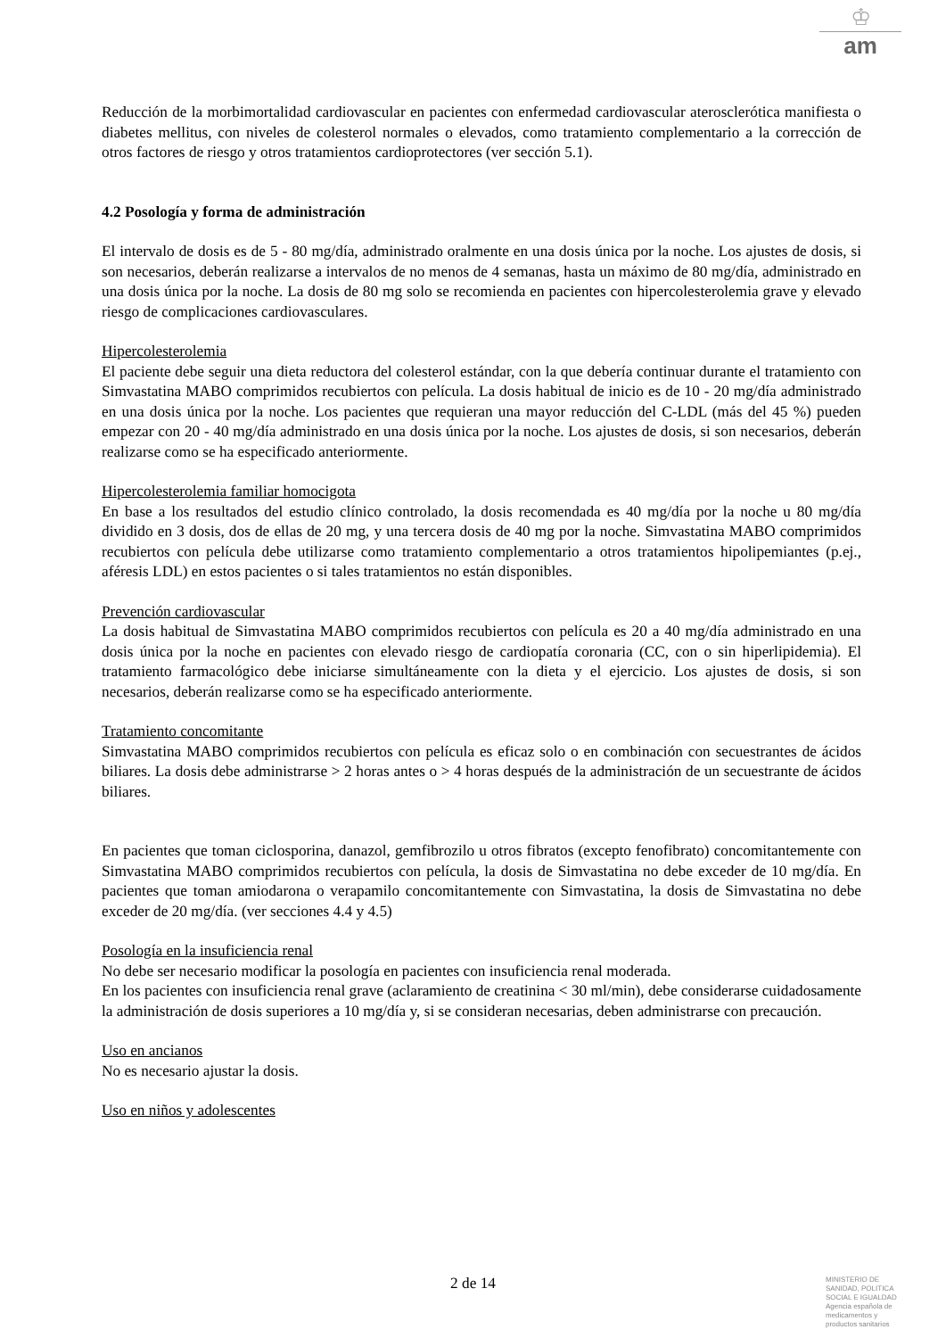♔
am
Reducción de la morbimortalidad cardiovascular en pacientes con enfermedad cardiovascular aterosclerótica manifiesta o diabetes mellitus, con niveles de colesterol normales o elevados, como tratamiento complementario a la corrección de otros factores de riesgo y otros tratamientos cardioprotectores (ver sección 5.1).
4.2 Posología y forma de administración
El intervalo de dosis es de 5 - 80 mg/día, administrado oralmente en una dosis única por la noche. Los ajustes de dosis, si son necesarios, deberán realizarse a intervalos de no menos de 4 semanas, hasta un máximo de 80 mg/día, administrado en una dosis única por la noche. La dosis de 80 mg solo se recomienda en pacientes con hipercolesterolemia grave y elevado riesgo de complicaciones cardiovasculares.
Hipercolesterolemia
El paciente debe seguir una dieta reductora del colesterol estándar, con la que debería continuar durante el tratamiento con Simvastatina MABO comprimidos recubiertos con película. La dosis habitual de inicio es de 10 - 20 mg/día administrado en una dosis única por la noche. Los pacientes que requieran una mayor reducción del C-LDL (más del 45 %) pueden empezar con 20 - 40 mg/día administrado en una dosis única por la noche. Los ajustes de dosis, si son necesarios, deberán realizarse como se ha especificado anteriormente.
Hipercolesterolemia familiar homocigota
En base a los resultados del estudio clínico controlado, la dosis recomendada es 40 mg/día por la noche u 80 mg/día dividido en 3 dosis, dos de ellas de 20 mg, y una tercera dosis de 40 mg por la noche. Simvastatina MABO comprimidos recubiertos con película debe utilizarse como tratamiento complementario a otros tratamientos hipolipemiantes (p.ej., aféresis LDL) en estos pacientes o si tales tratamientos no están disponibles.
Prevención cardiovascular
La dosis habitual de Simvastatina MABO comprimidos recubiertos con película es 20 a 40 mg/día administrado en una dosis única por la noche en pacientes con elevado riesgo de cardiopatía coronaria (CC, con o sin hiperlipidemia). El tratamiento farmacológico debe iniciarse simultáneamente con la dieta y el ejercicio. Los ajustes de dosis, si son necesarios, deberán realizarse como se ha especificado anteriormente.
Tratamiento concomitante
Simvastatina MABO comprimidos recubiertos con película es eficaz solo o en combinación con secuestrantes de ácidos biliares. La dosis debe administrarse > 2 horas antes o > 4 horas después de la administración de un secuestrante de ácidos biliares.
En pacientes que toman ciclosporina, danazol, gemfibrozilo u otros fibratos (excepto fenofibrato) concomitantemente con Simvastatina MABO comprimidos recubiertos con película, la dosis de Simvastatina no debe exceder de 10 mg/día. En pacientes que toman amiodarona o verapamilo concomitantemente con Simvastatina, la dosis de Simvastatina no debe exceder de 20 mg/día. (ver secciones 4.4 y 4.5)
Posología en la insuficiencia renal
No debe ser necesario modificar la posología en pacientes con insuficiencia renal moderada.
En los pacientes con insuficiencia renal grave (aclaramiento de creatinina < 30 ml/min), debe considerarse cuidadosamente la administración de dosis superiores a 10 mg/día y, si se consideran necesarias, deben administrarse con precaución.
Uso en ancianos
No es necesario ajustar la dosis.
Uso en niños y adolescentes
2 de 14
MINISTERIO DE
SANIDAD, POLITICA
SOCIAL E IGUALDAD
Agencia española de
medicamentos y
productos sanitarios